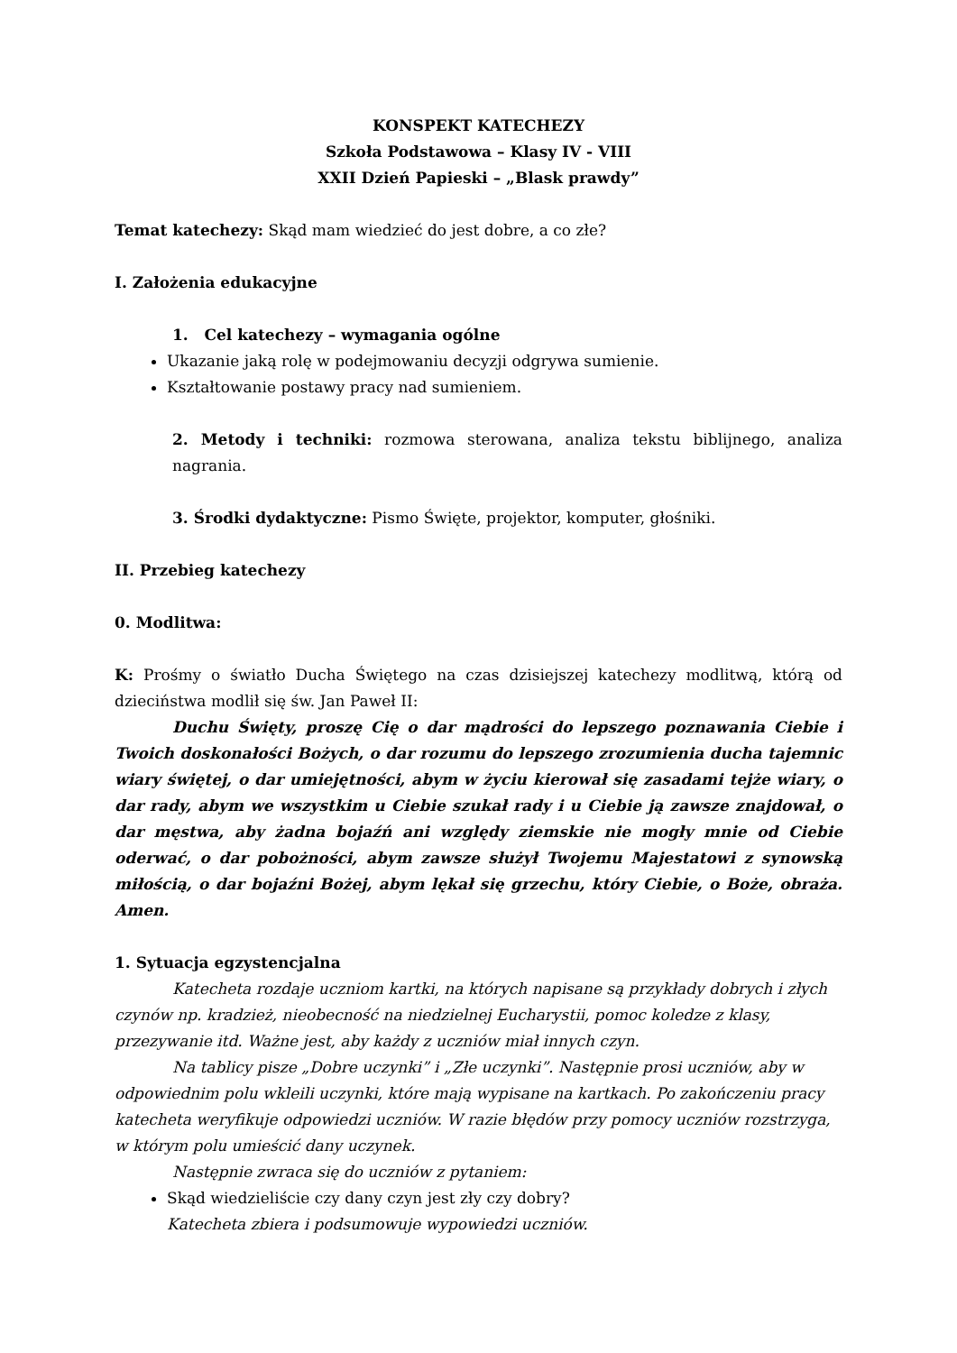KONSPEKT KATECHEZY
Szkoła Podstawowa – Klasy IV - VIII
XXII Dzień Papieski – „Blask prawdy”
Temat katechezy: Skąd mam wiedzieć do jest dobre, a co złe?
I. Założenia edukacyjne
1. Cel katechezy – wymagania ogólne
Ukazanie jaką rolę w podejmowaniu decyzji odgrywa sumienie.
Kształtowanie postawy pracy nad sumieniem.
2. Metody i techniki: rozmowa sterowana, analiza tekstu biblijnego, analiza nagrania.
3. Środki dydaktyczne: Pismo Święte, projektor, komputer, głośniki.
II. Przebieg katechezy
0. Modlitwa:
K: Prośmy o światło Ducha Świętego na czas dzisiejszej katechezy modlitwą, którą od dzieciństwa modlił się św. Jan Paweł II:
Duchu Święty, proszę Cię o dar mądrości do lepszego poznawania Ciebie i Twoich doskonałości Bożych, o dar rozumu do lepszego zrozumienia ducha tajemnic wiary świętej, o dar umiejętności, abym w życiu kierował się zasadami tejże wiary, o dar rady, abym we wszystkim u Ciebie szukał rady i u Ciebie ją zawsze znajdował, o dar męstwa, aby żadna bojaźń ani względy ziemskie nie mogły mnie od Ciebie oderwać, o dar pobożności, abym zawsze służył Twojemu Majestatowi z synowską miłością, o dar bojaźni Bożej, abym lękał się grzechu, który Ciebie, o Boże, obraża. Amen.
1. Sytuacja egzystencjalna
Katecheta rozdaje uczniom kartki, na których napisane są przykłady dobrych i złych czynów np. kradzież, nieobecność na niedzielnej Eucharystii, pomoc koledze z klasy, przezywanie itd. Ważne jest, aby każdy z uczniów miał innych czyn.
Na tablicy pisze „Dobre uczynki” i „Złe uczynki”. Następnie prosi uczniów, aby w odpowiednim polu wkleili uczynki, które mają wypisane na kartkach. Po zakończeniu pracy katecheta weryfikuje odpowiedzi uczniów. W razie błędów przy pomocy uczniów rozstrzyga, w którym polu umieścić dany uczynek.
Następnie zwraca się do uczniów z pytaniem:
Skąd wiedzieliście czy dany czyn jest zły czy dobry?
Katecheta zbiera i podsumowuje wypowiedzi uczniów.